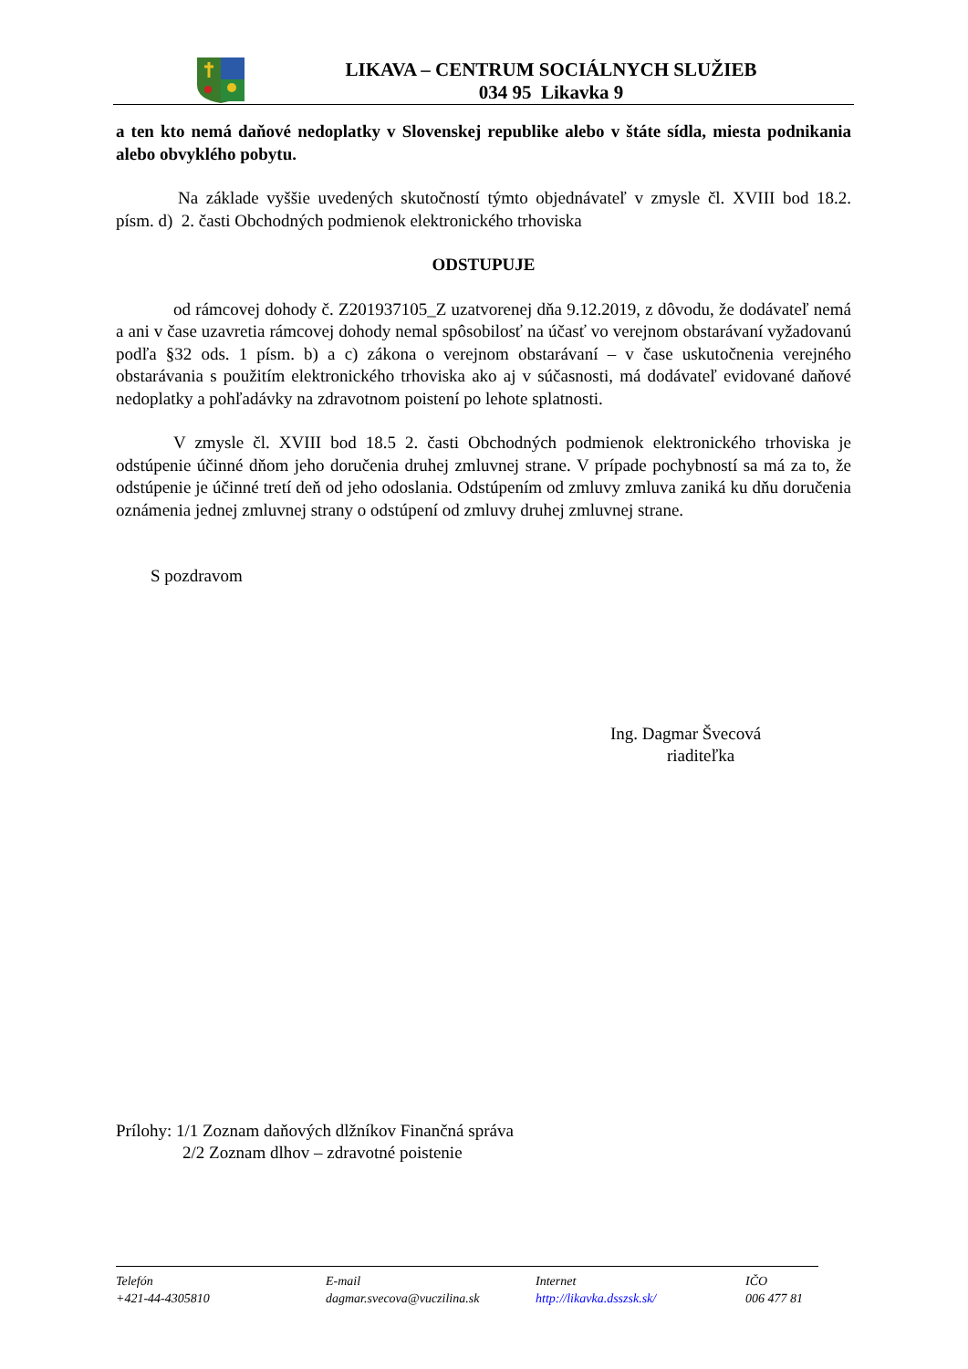LIKAVA – CENTRUM SOCIÁLNYCH SLUŽIEB
034 95 Likavka 9
a ten kto nemá daňové nedoplatky v Slovenskej republike alebo v štáte sídla, miesta podnikania alebo obvyklého pobytu.
Na základe vyššie uvedených skutočností týmto objednávateľ v zmysle čl. XVIII bod 18.2. písm. d) 2. časti Obchodných podmienok elektronického trhoviska
ODSTUPUJE
od rámcovej dohody č. Z201937105_Z uzatvorenej dňa 9.12.2019, z dôvodu, že dodávateľ nemá a ani v čase uzavretia rámcovej dohody nemal spôsobilosť na účasť vo verejnom obstarávaní vyžadovanú podľa §32 ods. 1 písm. b) a c) zákona o verejnom obstarávaní – v čase uskutočnenia verejného obstarávania s použitím elektronického trhoviska ako aj v súčasnosti, má dodávateľ evidované daňové nedoplatky a pohľadávky na zdravotnom poistení po lehote splatnosti.
V zmysle čl. XVIII bod 18.5 2. časti Obchodných podmienok elektronického trhoviska je odstúpenie účinné dňom jeho doručenia druhej zmluvnej strane. V prípade pochybností sa má za to, že odstúpenie je účinné tretí deň od jeho odoslania. Odstúpením od zmluvy zmluva zaniká ku dňu doručenia oznámenia jednej zmluvnej strany o odstúpení od zmluvy druhej zmluvnej strane.
S pozdravom
Ing. Dagmar Švecová
riaditeľka
Prílohy: 1/1 Zoznam daňových dlžníkov Finančná správa
2/2 Zoznam dlhov – zdravotné poistenie
Telefón
+421-44-4305810
E-mail
dagmar.svecova@vuczilina.sk
Internet
http://likavka.dsszsk.sk/
IČO
006 477 81